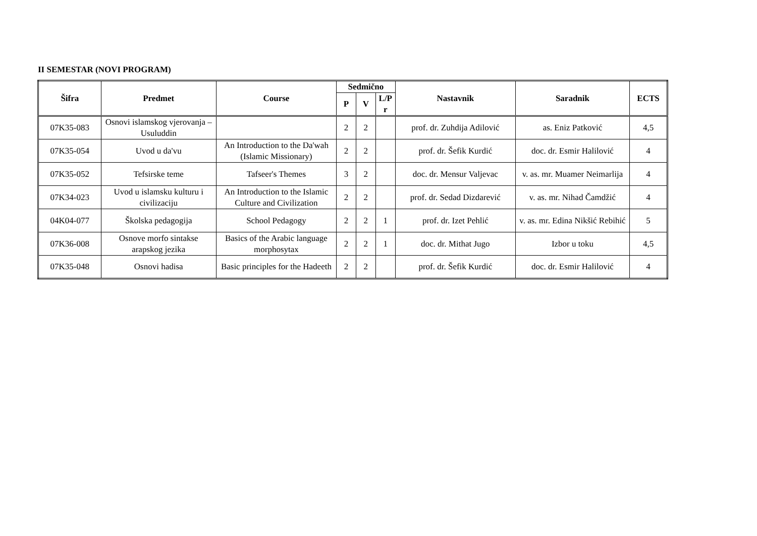II SEMESTAR (NOVI PROGRAM)
| Šifra | Predmet | Course | Sedmično | | | Nastavnik | Saradnik | ECTS |
| --- | --- | --- | --- | --- | --- | --- | --- | --- |
| | | | P | V | L/P r | | | |
| 07K35-083 | Osnovi islamskog vjerovanja – Usuluddin | | 2 | 2 | | prof. dr. Zuhdija Adilović | as. Eniz Patković | 4,5 |
| 07K35-054 | Uvod u da'vu | An Introduction to the Da'wah (Islamic Missionary) | 2 | 2 | | prof. dr. Šefik Kurdić | doc. dr. Esmir Halilović | 4 |
| 07K35-052 | Tefsirske teme | Tafseer's Themes | 3 | 2 | | doc. dr. Mensur Valjevac | v. as. mr. Muamer Neimarlija | 4 |
| 07K34-023 | Uvod u islamsku kulturu i civilizaciju | An Introduction to the Islamic Culture and Civilization | 2 | 2 | | prof. dr. Sedad Dizdarević | v. as. mr. Nihad Čamdžić | 4 |
| 04K04-077 | Školska pedagogija | School Pedagogy | 2 | 2 | 1 | prof. dr. Izet Pehlić | v. as. mr. Edina Nikšić Rebihić | 5 |
| 07K36-008 | Osnove morfo sintakse arapskog jezika | Basics of the Arabic language morphosytax | 2 | 2 | 1 | doc. dr. Mithat Jugo | Izbor u toku | 4,5 |
| 07K35-048 | Osnovi hadisa | Basic principles for the Hadeeth | 2 | 2 | | prof. dr. Šefik Kurdić | doc. dr. Esmir Halilović | 4 |